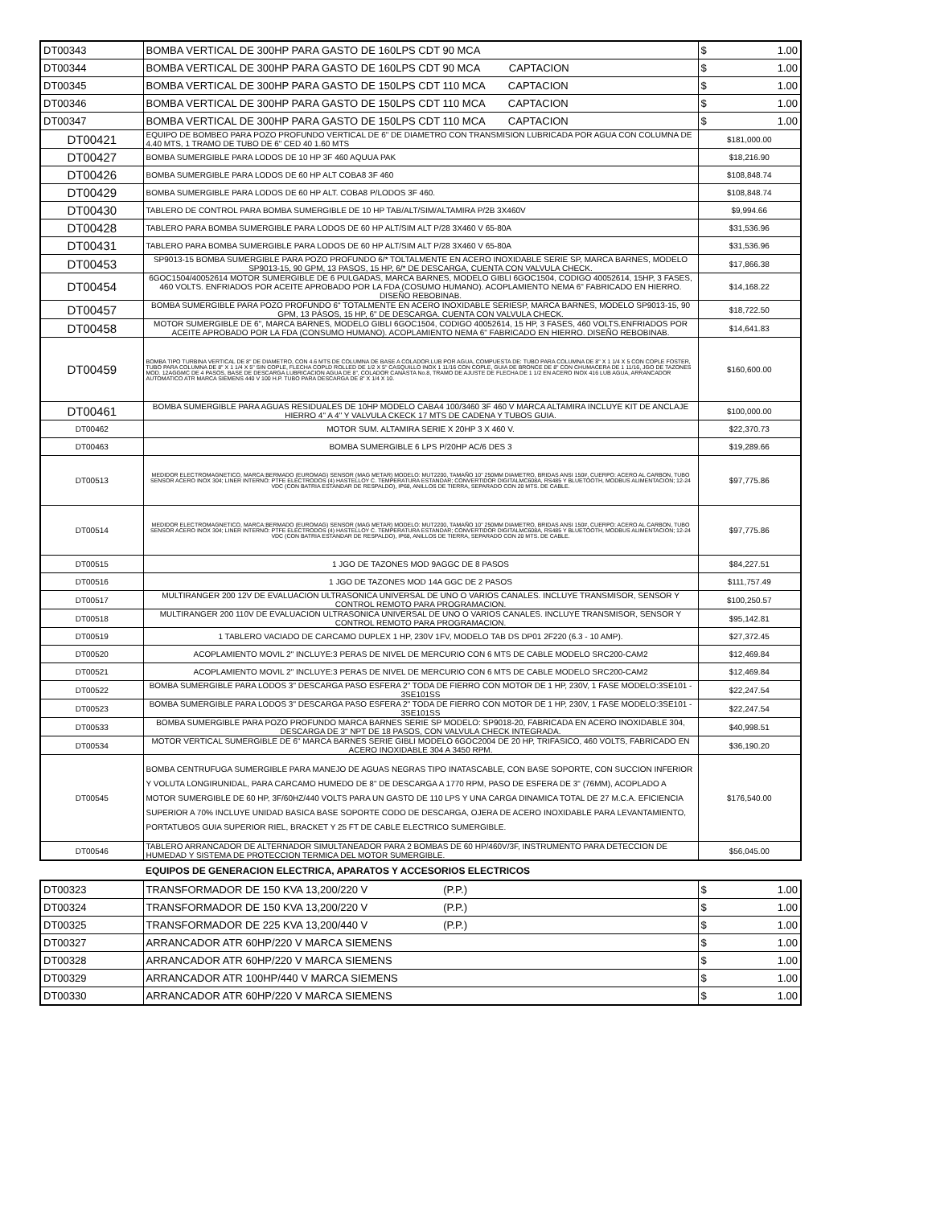| DT00343 | BOMBA VERTICAL DE 300HP PARA GASTO DE 160LPS CDT 90 MCA | $ 1.00 |
| DT00344 | BOMBA VERTICAL DE 300HP PARA GASTO DE 160LPS CDT 90 MCA CAPTACION | $ 1.00 |
| DT00345 | BOMBA VERTICAL DE 300HP PARA GASTO DE 150LPS CDT 110 MCA CAPTACION | $ 1.00 |
| DT00346 | BOMBA VERTICAL DE 300HP PARA GASTO DE 150LPS CDT 110 MCA CAPTACION | $ 1.00 |
| DT00347 | BOMBA VERTICAL DE 300HP PARA GASTO DE 150LPS CDT 110 MCA CAPTACION | $ 1.00 |
| DT00421 | EQUIPO DE BOMBEO PARA POZO PROFUNDO VERTICAL DE 6" DE DIAMETRO CON TRANSMISION LUBRICADA POR AGUA CON COLUMNA DE 4.40 MTS, 1 TRAMO DE TUBO DE 6" CED 40 1.60 MTS | $181,000.00 |
| DT00427 | BOMBA SUMERGIBLE PARA LODOS DE 10 HP 3F 460 AQUUA PAK | $18,216.90 |
| DT00426 | BOMBA SUMERGIBLE PARA LODOS DE 60 HP ALT COBA8 3F 460 | $108,848.74 |
| DT00429 | BOMBA SUMERGIBLE PARA LODOS DE 60 HP ALT. COBA8 P/LODOS 3F 460. | $108,848.74 |
| DT00430 | TABLERO DE CONTROL PARA BOMBA SUMERGIBLE DE 10 HP TAB/ALT/SIM/ALTAMIRA P/2B 3X460V | $9,994.66 |
| DT00428 | TABLERO PARA BOMBA SUMERGIBLE PARA LODOS DE 60 HP ALT/SIM ALT P/28 3X460 V 65-80A | $31,536.96 |
| DT00431 | TABLERO PARA BOMBA SUMERGIBLE PARA LODOS DE 60 HP ALT/SIM ALT P/28 3X460 V 65-80A | $31,536.96 |
| DT00453 | SP9013-15 BOMBA SUMERGIBLE PARA POZO PROFUNDO 6/* TOLTALMENTE EN ACERO INOXIDABLE SERIE SP, MARCA BARNES, MODELO SP9013-15, 90 GPM, 13 PASOS, 15 HP, 6/* DE DESCARGA, CUENTA CON VALVULA CHECK. | $17,866.38 |
| DT00454 | 6GOC1504/40052614 MOTOR SUMERGIBLE DE 6 PULGADAS, MARCA BARNES, MODELO GIBLI 6GOC1504, CODIGO 40052614, 15HP, 3 FASES, 460 VOLTS. ENFRIADOS POR ACEITE APROBADO POR LA FDA (COSUMO HUMANO). ACOPLAMIENTO NEMA 6" FABRICADO EN HIERRO. DISEÑO REBOBINAB. | $14,168.22 |
| DT00457 | BOMBA SUMERGIBLE PARA POZO PROFUNDO 6" TOTALMENTE EN ACERO INOXIDABLE SERIESP, MARCA BARNES, MODELO SP9013-15, 90 GPM, 13 PÁSOS, 15 HP, 6" DE DESCARGA. CUENTA CON VALVULA CHECK. | $18,722.50 |
| DT00458 | MOTOR SUMERGIBLE DE 6", MARCA BARNES, MODELO GIBLI 6GOC1504, CODIGO 40052614, 15 HP, 3 FASES, 460 VOLTS.ENFRIADOS POR ACEITE APROBADO POR LA FDA (CONSUMO HUMANO). ACOPLAMIENTO NEMA 6" FABRICADO EN HIERRO. DISEÑO REBOBINAB. | $14,641.83 |
| DT00459 | BOMBA TIPO TURBINA VERTICAL DE 8" DE DIAMETRO, CON 4.6 MTS DE COLUMNA DE BASE A COLADOR.LUB POR AGUA, COMPUESTA DE: TUBO PARA COLUMNA DE 8" X 1 1/4 X 5 CON COPLE FOSTER, TUBO PARA COLUMNA DE 8" X 1 1/4 X 5" SIN COPLE, FLECHA COPLD ROLLED DE 1/2 X 5" CASQUILLO INOX 1 11/16 CON COPLE, GUIA DE BRONCE DE 8" CON CHUMACERA DE 1 11/16, JGO DE TAZONES MOD. 12AGGMC DE 4 PASOS, BASE DE DESCARGA LUBRICACION AGUA DE 8", COLADOR CANASTA No.8, TRAMO DE AJUSTE DE FLECHA DE 1 1/2 EN ACERO INOX 416 LUB AGUA, ARRANCADOR AUTOMATICO ATR MARCA SIEMENS 440 V 100 H.P. TUBO PARA DESCARGA DE 8" X 1/4 X 10. | $160,600.00 |
| DT00461 | BOMBA SUMERGIBLE PARA AGUAS RESIDUALES DE 10HP MODELO CABA4 100/3460 3F 460 V MARCA ALTAMIRA INCLUYE KIT DE ANCLAJE HIERRO 4" A 4" Y VALVULA CKECK 17 MTS DE CADENA Y TUBOS GUIA. | $100,000.00 |
| DT00462 | MOTOR SUM. ALTAMIRA SERIE X 20HP 3 X 460 V. | $22,370.73 |
| DT00463 | BOMBA SUMERGIBLE 6 LPS P/20HP AC/6 DES 3 | $19,289.66 |
| DT00513 | MEDIDOR ELECTROMAGNETICO, MARCA:BERMADO (EUROMAG) SENSOR (MAG METAR) MODELO: MUT2200, TAMAÑO 10" 250MM DIAMETRO, BRIDAS ANSI 150#, CUERPO: ACERO AL CARBON, TUBO SENSOR ACERO INOX 304; LINER INTERNO: PTFE ELECTRODOS (4) HASTELLOY C. TEMPERATURA ESTANDAR; CONVERTIDOR DIGITALMC608A, RS485 Y BLUETOOTH, MODBUS ALIMENTACION; 12-24 VDC (CON BATRIA ESTANDAR DE RESPALDO), IP68, ANILLOS DE TIERRA, SEPARADO CON 20 MTS. DE CABLE. | $97,775.86 |
| DT00514 | MEDIDOR ELECTROMAGNETICO, MARCA:BERMADO (EUROMAG) SENSOR (MAG METAR) MODELO: MUT2200, TAMAÑO 10" 250MM DIAMETRO, BRIDAS ANSI 150#, CUERPO: ACERO AL CARBON, TUBO SENSOR ACERO INOX 304; LINER INTERNO: PTFE ELECTRODOS (4) HASTELLOY C. TEMPERATURA ESTANDAR; CONVERTIDOR DIGITALMC608A, RS485 Y BLUETOOTH, MODBUS ALIMENTACION; 12-24 VDC (CON BATRIA ESTANDAR DE RESPALDO), IP68, ANILLOS DE TIERRA, SEPARADO CON 20 MTS. DE CABLE. | $97,775.86 |
| DT00515 | 1 JGO DE TAZONES MOD 9AGGC DE 8 PASOS | $84,227.51 |
| DT00516 | 1 JGO DE TAZONES MOD 14A GGC DE 2 PASOS | $111,757.49 |
| DT00517 | MULTIRANGER 200 12V DE EVALUACION ULTRASONICA UNIVERSAL DE UNO O VARIOS CANALES. INCLUYE TRANSMISOR, SENSOR Y CONTROL REMOTO PARA PROGRAMACION. | $100,250.57 |
| DT00518 | MULTIRANGER 200 110V DE EVALUACION ULTRASONICA UNIVERSAL DE UNO O VARIOS CANALES. INCLUYE TRANSMISOR, SENSOR Y CONTROL REMOTO PARA PROGRAMACION. | $95,142.81 |
| DT00519 | 1 TABLERO VACIADO DE CARCAMO DUPLEX 1 HP, 230V 1FV, MODELO TAB DS DP01 2F220 (6.3 - 10 AMP). | $27,372.45 |
| DT00520 | ACOPLAMIENTO MOVIL 2" INCLUYE:3 PERAS DE NIVEL DE MERCURIO CON 6 MTS DE CABLE MODELO SRC200-CAM2 | $12,469.84 |
| DT00521 | ACOPLAMIENTO MOVIL 2" INCLUYE:3 PERAS DE NIVEL DE MERCURIO CON 6 MTS DE CABLE MODELO SRC200-CAM2 | $12,469.84 |
| DT00522 | BOMBA SUMERGIBLE PARA LODOS 3" DESCARGA PASO ESFERA 2" TODA DE FIERRO CON MOTOR DE 1 HP, 230V, 1 FASE MODELO:3SE101 - 3SE101SS | $22,247.54 |
| DT00523 | BOMBA SUMERGIBLE PARA LODOS 3" DESCARGA PASO ESFERA 2" TODA DE FIERRO CON MOTOR DE 1 HP, 230V, 1 FASE MODELO:3SE101 - 3SE101SS | $22,247.54 |
| DT00533 | BOMBA SUMERGIBLE PARA POZO PROFUNDO MARCA BARNES SERIE SP MODELO: SP9018-20, FABRICADA EN ACERO INOXIDABLE 304, DESCARGA DE 3" NPT DE 18 PASOS, CON VALVULA CHECK INTEGRADA. | $40,998.51 |
| DT00534 | MOTOR VERTICAL SUMERGIBLE DE 6" MARCA BARNES SERIE GIBLI MODELO 6GOC2004 DE 20 HP, TRIFASICO, 460 VOLTS, FABRICADO EN ACERO INOXIDABLE 304 A 3450 RPM. | $36,190.20 |
| DT00545 | BOMBA CENTRUFUGA SUMERGIBLE PARA MANEJO DE AGUAS NEGRAS TIPO INATASCABLE, CON BASE SOPORTE, CON SUCCION INFERIOR Y VOLUTA LONGIRUNIDAL, PARA CARCAMO HUMEDO DE 8" DE DESCARGA A 1770 RPM, PASO DE ESFERA DE 3" (76MM), ACOPLADO A MOTOR SUMERGIBLE DE 60 HP, 3F/60HZ/440 VOLTS PARA UN GASTO DE 110 LPS Y UNA CARGA DINAMICA TOTAL DE 27 M.C.A. EFICIENCIA SUPERIOR A 70% INCLUYE UNIDAD BASICA BASE SOPORTE CODO DE DESCARGA, OJERA DE ACERO INOXIDABLE PARA LEVANTAMIENTO, PORTATUBOS GUIA SUPERIOR RIEL, BRACKET Y 25 FT DE CABLE ELECTRICO SUMERGIBLE. | $176,540.00 |
| DT00546 | TABLERO ARRANCADOR DE ALTERNADOR SIMULTANEADOR PARA 2 BOMBAS DE 60 HP/460V/3F, INSTRUMENTO PARA DETECCION DE HUMEDAD Y SISTEMA DE PROTECCION TERMICA DEL MOTOR SUMERGIBLE. | $56,045.00 |
EQUIPOS DE GENERACION ELECTRICA, APARATOS Y ACCESORIOS ELECTRICOS
| DT00323 | TRANSFORMADOR DE 150 KVA 13,200/220 V (P.P.) | $ 1.00 |
| DT00324 | TRANSFORMADOR DE 150 KVA 13,200/220 V (P.P.) | $ 1.00 |
| DT00325 | TRANSFORMADOR DE 225 KVA 13,200/440 V (P.P.) | $ 1.00 |
| DT00327 | ARRANCADOR ATR 60HP/220 V MARCA SIEMENS | $ 1.00 |
| DT00328 | ARRANCADOR ATR 60HP/220 V MARCA SIEMENS | $ 1.00 |
| DT00329 | ARRANCADOR ATR 100HP/440 V MARCA SIEMENS | $ 1.00 |
| DT00330 | ARRANCADOR ATR 60HP/220 V MARCA SIEMENS | $ 1.00 |